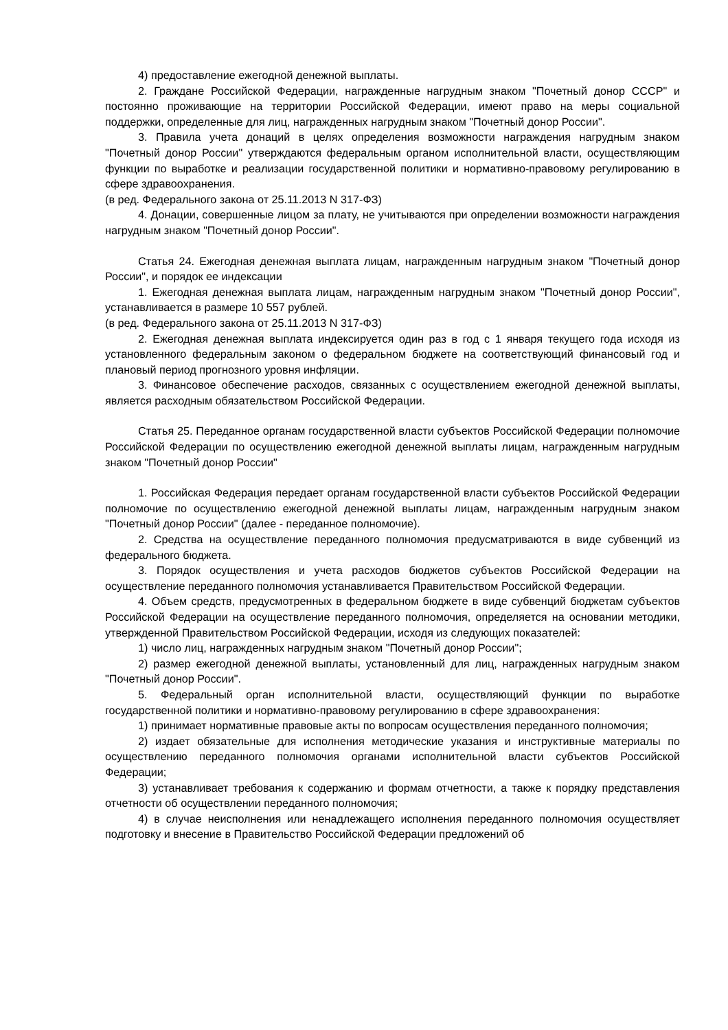4) предоставление ежегодной денежной выплаты.
2. Граждане Российской Федерации, награжденные нагрудным знаком "Почетный донор СССР" и постоянно проживающие на территории Российской Федерации, имеют право на меры социальной поддержки, определенные для лиц, награжденных нагрудным знаком "Почетный донор России".
3. Правила учета донаций в целях определения возможности награждения нагрудным знаком "Почетный донор России" утверждаются федеральным органом исполнительной власти, осуществляющим функции по выработке и реализации государственной политики и нормативно-правовому регулированию в сфере здравоохранения.
(в ред. Федерального закона от 25.11.2013 N 317-ФЗ)
4. Донации, совершенные лицом за плату, не учитываются при определении возможности награждения нагрудным знаком "Почетный донор России".
Статья 24. Ежегодная денежная выплата лицам, награжденным нагрудным знаком "Почетный донор России", и порядок ее индексации
1. Ежегодная денежная выплата лицам, награжденным нагрудным знаком "Почетный донор России", устанавливается в размере 10 557 рублей.
(в ред. Федерального закона от 25.11.2013 N 317-ФЗ)
2. Ежегодная денежная выплата индексируется один раз в год с 1 января текущего года исходя из установленного федеральным законом о федеральном бюджете на соответствующий финансовый год и плановый период прогнозного уровня инфляции.
3. Финансовое обеспечение расходов, связанных с осуществлением ежегодной денежной выплаты, является расходным обязательством Российской Федерации.
Статья 25. Переданное органам государственной власти субъектов Российской Федерации полномочие Российской Федерации по осуществлению ежегодной денежной выплаты лицам, награжденным нагрудным знаком "Почетный донор России"
1. Российская Федерация передает органам государственной власти субъектов Российской Федерации полномочие по осуществлению ежегодной денежной выплаты лицам, награжденным нагрудным знаком "Почетный донор России" (далее - переданное полномочие).
2. Средства на осуществление переданного полномочия предусматриваются в виде субвенций из федерального бюджета.
3. Порядок осуществления и учета расходов бюджетов субъектов Российской Федерации на осуществление переданного полномочия устанавливается Правительством Российской Федерации.
4. Объем средств, предусмотренных в федеральном бюджете в виде субвенций бюджетам субъектов Российской Федерации на осуществление переданного полномочия, определяется на основании методики, утвержденной Правительством Российской Федерации, исходя из следующих показателей:
1) число лиц, награжденных нагрудным знаком "Почетный донор России";
2) размер ежегодной денежной выплаты, установленный для лиц, награжденных нагрудным знаком "Почетный донор России".
5. Федеральный орган исполнительной власти, осуществляющий функции по выработке государственной политики и нормативно-правовому регулированию в сфере здравоохранения:
1) принимает нормативные правовые акты по вопросам осуществления переданного полномочия;
2) издает обязательные для исполнения методические указания и инструктивные материалы по осуществлению переданного полномочия органами исполнительной власти субъектов Российской Федерации;
3) устанавливает требования к содержанию и формам отчетности, а также к порядку представления отчетности об осуществлении переданного полномочия;
4) в случае неисполнения или ненадлежащего исполнения переданного полномочия осуществляет подготовку и внесение в Правительство Российской Федерации предложений об